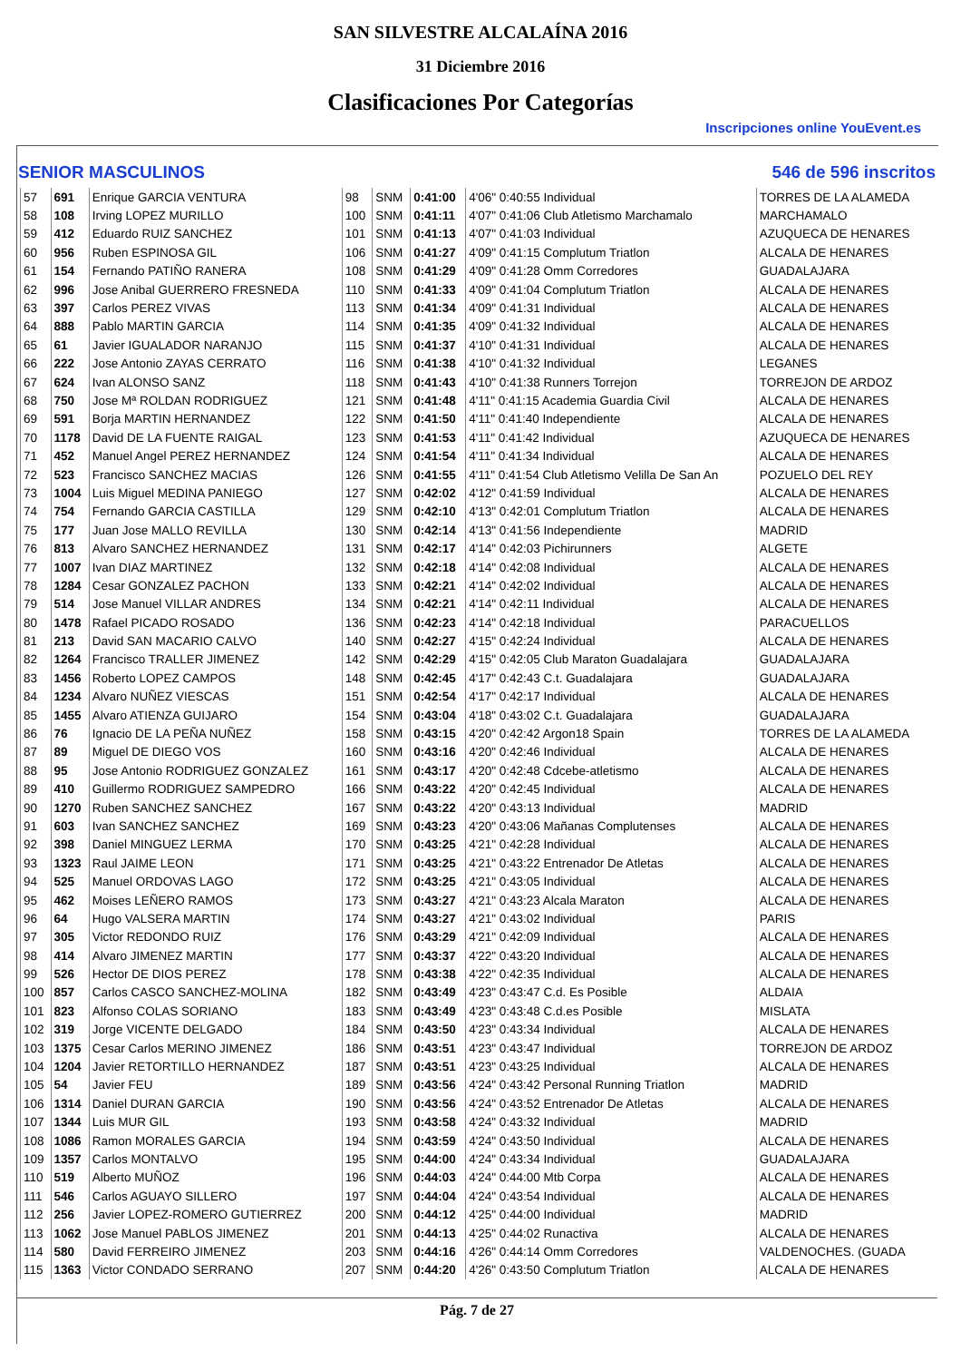SAN SILVESTRE ALCALAÍNA 2016
31 Diciembre 2016
Clasificaciones Por Categorías
Inscripciones online YouEvent.es
SENIOR MASCULINOS 546 de 596 inscritos
| 57 | 691 | Enrique GARCIA VENTURA | 98 | SNM | 0:41:00 | 4'06" 0:40:55 Individual | TORRES DE LA ALAMEDA |
| 58 | 108 | Irving LOPEZ MURILLO | 100 | SNM | 0:41:11 | 4'07" 0:41:06 Club Atletismo Marchamalo | MARCHAMALO |
| 59 | 412 | Eduardo RUIZ SANCHEZ | 101 | SNM | 0:41:13 | 4'07" 0:41:03 Individual | AZUQUECA DE HENARES |
| 60 | 956 | Ruben ESPINOSA GIL | 106 | SNM | 0:41:27 | 4'09" 0:41:15 Complutum Triatlon | ALCALA DE HENARES |
| 61 | 154 | Fernando PATIÑO RANERA | 108 | SNM | 0:41:29 | 4'09" 0:41:28 Omm Corredores | GUADALAJARA |
| 62 | 996 | Jose Anibal GUERRERO FRESNEDA | 110 | SNM | 0:41:33 | 4'09" 0:41:04 Complutum Triatlon | ALCALA DE HENARES |
| 63 | 397 | Carlos PEREZ VIVAS | 113 | SNM | 0:41:34 | 4'09" 0:41:31 Individual | ALCALA DE HENARES |
| 64 | 888 | Pablo MARTIN GARCIA | 114 | SNM | 0:41:35 | 4'09" 0:41:32 Individual | ALCALA DE HENARES |
| 65 | 61 | Javier IGUALADOR NARANJO | 115 | SNM | 0:41:37 | 4'10" 0:41:31 Individual | ALCALA DE HENARES |
| 66 | 222 | Jose Antonio ZAYAS CERRATO | 116 | SNM | 0:41:38 | 4'10" 0:41:32 Individual | LEGANES |
| 67 | 624 | Ivan ALONSO SANZ | 118 | SNM | 0:41:43 | 4'10" 0:41:38 Runners Torrejon | TORREJON DE ARDOZ |
| 68 | 750 | Jose Mª ROLDAN RODRIGUEZ | 121 | SNM | 0:41:48 | 4'11" 0:41:15 Academia Guardia Civil | ALCALA DE HENARES |
| 69 | 591 | Borja MARTIN HERNANDEZ | 122 | SNM | 0:41:50 | 4'11" 0:41:40 Independiente | ALCALA DE HENARES |
| 70 | 1178 | David DE LA FUENTE RAIGAL | 123 | SNM | 0:41:53 | 4'11" 0:41:42 Individual | AZUQUECA DE HENARES |
| 71 | 452 | Manuel Angel PEREZ HERNANDEZ | 124 | SNM | 0:41:54 | 4'11" 0:41:34 Individual | ALCALA DE HENARES |
| 72 | 523 | Francisco SANCHEZ MACIAS | 126 | SNM | 0:41:55 | 4'11" 0:41:54 Club Atletismo Velilla De San An | POZUELO DEL REY |
| 73 | 1004 | Luis Miguel MEDINA PANIEGO | 127 | SNM | 0:42:02 | 4'12" 0:41:59 Individual | ALCALA DE HENARES |
| 74 | 754 | Fernando GARCIA CASTILLA | 129 | SNM | 0:42:10 | 4'13" 0:42:01 Complutum Triatlon | ALCALA DE HENARES |
| 75 | 177 | Juan Jose MALLO REVILLA | 130 | SNM | 0:42:14 | 4'13" 0:41:56 Independiente | MADRID |
| 76 | 813 | Alvaro SANCHEZ HERNANDEZ | 131 | SNM | 0:42:17 | 4'14" 0:42:03 Pichirunners | ALGETE |
| 77 | 1007 | Ivan DIAZ MARTINEZ | 132 | SNM | 0:42:18 | 4'14" 0:42:08 Individual | ALCALA DE HENARES |
| 78 | 1284 | Cesar GONZALEZ PACHON | 133 | SNM | 0:42:21 | 4'14" 0:42:02 Individual | ALCALA DE HENARES |
| 79 | 514 | Jose Manuel VILLAR ANDRES | 134 | SNM | 0:42:21 | 4'14" 0:42:11 Individual | ALCALA DE HENARES |
| 80 | 1478 | Rafael PICADO ROSADO | 136 | SNM | 0:42:23 | 4'14" 0:42:18 Individual | PARACUELLOS |
| 81 | 213 | David SAN MACARIO CALVO | 140 | SNM | 0:42:27 | 4'15" 0:42:24 Individual | ALCALA DE HENARES |
| 82 | 1264 | Francisco TRALLER JIMENEZ | 142 | SNM | 0:42:29 | 4'15" 0:42:05 Club Maraton Guadalajara | GUADALAJARA |
| 83 | 1456 | Roberto LOPEZ CAMPOS | 148 | SNM | 0:42:45 | 4'17" 0:42:43 C.t. Guadalajara | GUADALAJARA |
| 84 | 1234 | Alvaro NUÑEZ VIESCAS | 151 | SNM | 0:42:54 | 4'17" 0:42:17 Individual | ALCALA DE HENARES |
| 85 | 1455 | Alvaro ATIENZA GUIJARO | 154 | SNM | 0:43:04 | 4'18" 0:43:02 C.t. Guadalajara | GUADALAJARA |
| 86 | 76 | Ignacio DE LA PEÑA NUÑEZ | 158 | SNM | 0:43:15 | 4'20" 0:42:42 Argon18 Spain | TORRES DE LA ALAMEDA |
| 87 | 89 | Miguel DE DIEGO VOS | 160 | SNM | 0:43:16 | 4'20" 0:42:46 Individual | ALCALA DE HENARES |
| 88 | 95 | Jose Antonio RODRIGUEZ GONZALEZ | 161 | SNM | 0:43:17 | 4'20" 0:42:48 Cdcebe-atletismo | ALCALA DE HENARES |
| 89 | 410 | Guillermo RODRIGUEZ SAMPEDRO | 166 | SNM | 0:43:22 | 4'20" 0:42:45 Individual | ALCALA DE HENARES |
| 90 | 1270 | Ruben SANCHEZ SANCHEZ | 167 | SNM | 0:43:22 | 4'20" 0:43:13 Individual | MADRID |
| 91 | 603 | Ivan SANCHEZ SANCHEZ | 169 | SNM | 0:43:23 | 4'20" 0:43:06 Mañanas Complutenses | ALCALA DE HENARES |
| 92 | 398 | Daniel MINGUEZ LERMA | 170 | SNM | 0:43:25 | 4'21" 0:42:28 Individual | ALCALA DE HENARES |
| 93 | 1323 | Raul JAIME LEON | 171 | SNM | 0:43:25 | 4'21" 0:43:22 Entrenador De Atletas | ALCALA DE HENARES |
| 94 | 525 | Manuel ORDOVAS LAGO | 172 | SNM | 0:43:25 | 4'21" 0:43:05 Individual | ALCALA DE HENARES |
| 95 | 462 | Moises LEÑERO RAMOS | 173 | SNM | 0:43:27 | 4'21" 0:43:23 Alcala Maraton | ALCALA DE HENARES |
| 96 | 64 | Hugo VALSERA MARTIN | 174 | SNM | 0:43:27 | 4'21" 0:43:02 Individual | PARIS |
| 97 | 305 | Victor REDONDO RUIZ | 176 | SNM | 0:43:29 | 4'21" 0:42:09 Individual | ALCALA DE HENARES |
| 98 | 414 | Alvaro JIMENEZ MARTIN | 177 | SNM | 0:43:37 | 4'22" 0:43:20 Individual | ALCALA DE HENARES |
| 99 | 526 | Hector DE DIOS PEREZ | 178 | SNM | 0:43:38 | 4'22" 0:42:35 Individual | ALCALA DE HENARES |
| 100 | 857 | Carlos CASCO SANCHEZ-MOLINA | 182 | SNM | 0:43:49 | 4'23" 0:43:47 C.d. Es Posible | ALDAIA |
| 101 | 823 | Alfonso COLAS SORIANO | 183 | SNM | 0:43:49 | 4'23" 0:43:48 C.d.es Posible | MISLATA |
| 102 | 319 | Jorge VICENTE DELGADO | 184 | SNM | 0:43:50 | 4'23" 0:43:34 Individual | ALCALA DE HENARES |
| 103 | 1375 | Cesar Carlos MERINO JIMENEZ | 186 | SNM | 0:43:51 | 4'23" 0:43:47 Individual | TORREJON DE ARDOZ |
| 104 | 1204 | Javier RETORTILLO HERNANDEZ | 187 | SNM | 0:43:51 | 4'23" 0:43:25 Individual | ALCALA DE HENARES |
| 105 | 54 | Javier FEU | 189 | SNM | 0:43:56 | 4'24" 0:43:42 Personal Running Triatlon | MADRID |
| 106 | 1314 | Daniel DURAN GARCIA | 190 | SNM | 0:43:56 | 4'24" 0:43:52 Entrenador De Atletas | ALCALA DE HENARES |
| 107 | 1344 | Luis MUR GIL | 193 | SNM | 0:43:58 | 4'24" 0:43:32 Individual | MADRID |
| 108 | 1086 | Ramon MORALES GARCIA | 194 | SNM | 0:43:59 | 4'24" 0:43:50 Individual | ALCALA DE HENARES |
| 109 | 1357 | Carlos MONTALVO | 195 | SNM | 0:44:00 | 4'24" 0:43:34 Individual | GUADALAJARA |
| 110 | 519 | Alberto MUÑOZ | 196 | SNM | 0:44:03 | 4'24" 0:44:00 Mtb Corpa | ALCALA DE HENARES |
| 111 | 546 | Carlos AGUAYO SILLERO | 197 | SNM | 0:44:04 | 4'24" 0:43:54 Individual | ALCALA DE HENARES |
| 112 | 256 | Javier LOPEZ-ROMERO GUTIERREZ | 200 | SNM | 0:44:12 | 4'25" 0:44:00 Individual | MADRID |
| 113 | 1062 | Jose Manuel PABLOS JIMENEZ | 201 | SNM | 0:44:13 | 4'25" 0:44:02 Runactiva | ALCALA DE HENARES |
| 114 | 580 | David FERREIRO JIMENEZ | 203 | SNM | 0:44:16 | 4'26" 0:44:14 Omm Corredores | VALDENOCHES. (GUADA |
| 115 | 1363 | Victor CONDADO SERRANO | 207 | SNM | 0:44:20 | 4'26" 0:43:50 Complutum Triatlon | ALCALA DE HENARES |
Pág. 7 de 27